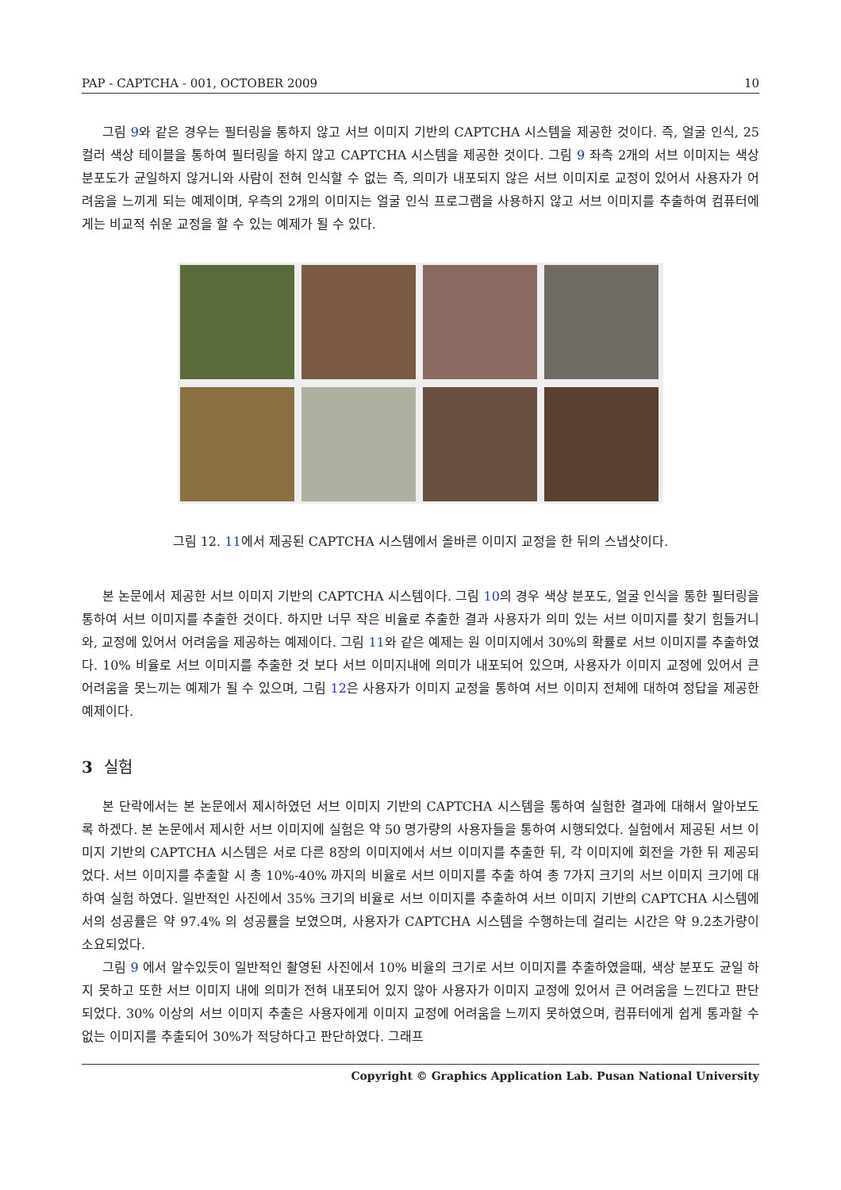PAP - CAPTCHA - 001, OCTOBER 2009 10
그림 9와 같은 경우는 필터링을 통하지 않고 서브 이미지 기반의 CAPTCHA 시스템을 제공한 것이다. 즉, 얼굴 인식, 25 컬러 색상 테이블을 통하여 필터링을 하지 않고 CAPTCHA 시스템을 제공한 것이다. 그림 9 좌측 2개의 서브 이미지는 색상 분포도가 균일하지 않거니와 사람이 전혀 인식할 수 없는 즉, 의미가 내포되지 않은 서브 이미지로 교정이 있어서 사용자가 어려움을 느끼게 되는 예제이며, 우측의 2개의 이미지는 얼굴 인식 프로그램을 사용하지 않고 서브 이미지를 추출하여 컴퓨터에게는 비교적 쉬운 교정을 할 수 있는 예제가 될 수 있다.
그림 12. 11에서 제공된 CAPTCHA 시스템에서 올바른 이미지 교정을 한 뒤의 스냅샷이다.
본 논문에서 제공한 서브 이미지 기반의 CAPTCHA 시스템이다. 그림 10의 경우 색상 분포도, 얼굴 인식을 통한 필터링을 통하여 서브 이미지를 추출한 것이다. 하지만 너무 작은 비율로 추출한 결과 사용자가 의미 있는 서브 이미지를 찾기 힘들거니와, 교정에 있어서 어려움을 제공하는 예제이다. 그림 11와 같은 예제는 원 이미지에서 30%의 확률로 서브 이미지를 추출하였다. 10% 비율로 서브 이미지를 추출한 것 보다 서브 이미지내에 의미가 내포되어 있으며, 사용자가 이미지 교정에 있어서 큰 어려움을 못느끼는 예제가 될 수 있으며, 그림 12은 사용자가 이미지 교정을 통하여 서브 이미지 전체에 대하여 정답을 제공한 예제이다.
3 실험
본 단락에서는 본 논문에서 제시하였던 서브 이미지 기반의 CAPTCHA 시스템을 통하여 실험한 결과에 대해서 알아보도록 하겠다. 본 논문에서 제시한 서브 이미지에 실험은 약 50 명가량의 사용자들을 통하여 시행되었다. 실험에서 제공된 서브 이미지 기반의 CAPTCHA 시스템은 서로 다른 8장의 이미지에서 서브 이미지를 추출한 뒤, 각 이미지에 회전을 가한 뒤 제공되었다. 서브 이미지를 추출할 시 총 10%-40% 까지의 비율로 서브 이미지를 추출 하여 총 7가지 크기의 서브 이미지 크기에 대하여 실험 하였다. 일반적인 사진에서 35% 크기의 비율로 서브 이미지를 추출하여 서브 이미지 기반의 CAPTCHA 시스템에서의 성공률은 약 97.4% 의 성공률을 보였으며, 사용자가 CAPTCHA 시스템을 수행하는데 걸리는 시간은 약 9.2초가량이 소요되었다.
그림 9 에서 알수있듯이 일반적인 촬영된 사진에서 10% 비율의 크기로 서브 이미지를 추출하였을때, 색상 분포도 균일 하지 못하고 또한 서브 이미지 내에 의미가 전혀 내포되어 있지 않아 사용자가 이미지 교정에 있어서 큰 어려움을 느낀다고 판단되었다. 30% 이상의 서브 이미지 추출은 사용자에게 이미지 교정에 어려움을 느끼지 못하였으며, 컴퓨터에게 쉽게 통과할 수 없는 이미지를 추출되어 30%가 적당하다고 판단하였다. 그래프
Copyright © Graphics Application Lab. Pusan National University